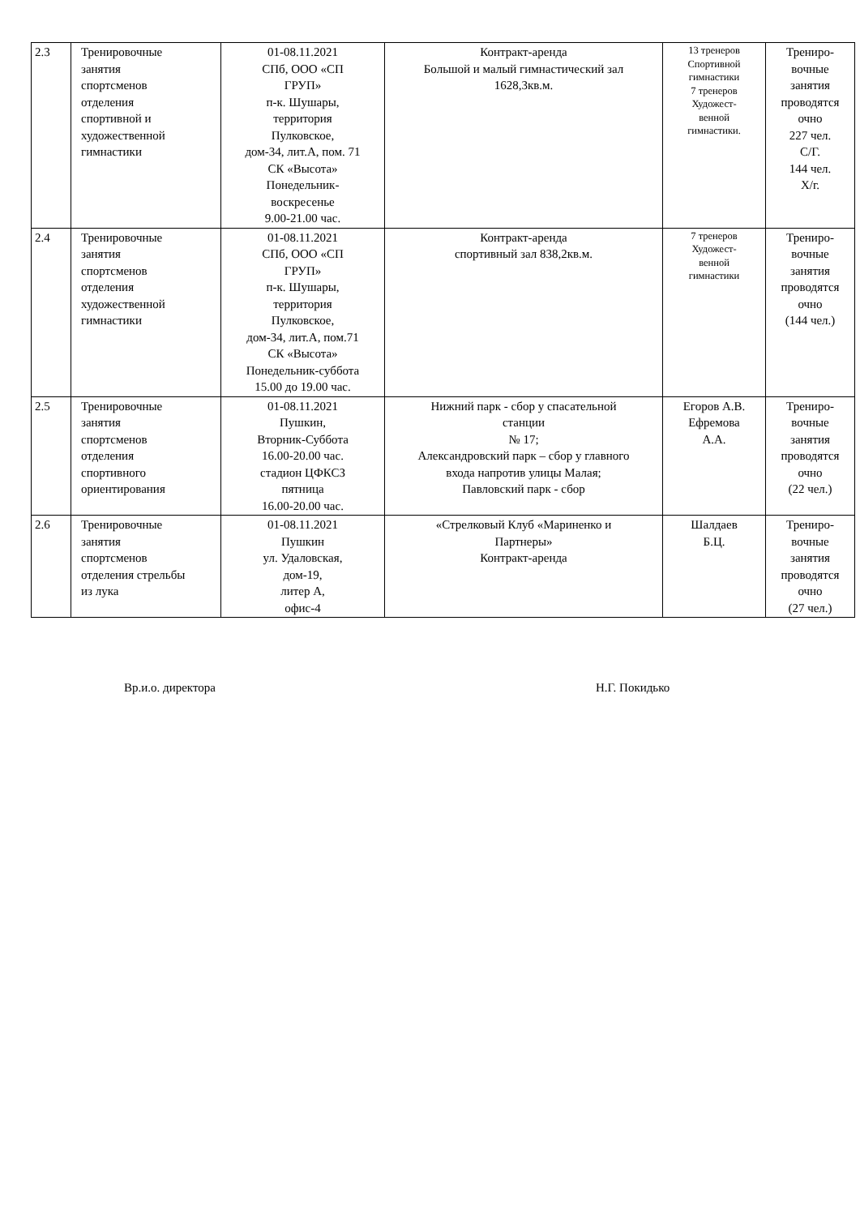| 2.3 | Тренировочные занятия спортсменов отделения спортивной и художественной гимнастики | 01-08.11.2021 СПб, ООО «СП ГРУП» п-к. Шушары, территория Пулковское, дом-34, лит.А, пом. 71 СК «Высота» Понедельник- воскресенье 9.00-21.00 час. | Контракт-аренда Большой и малый гимнастический зал 1628,3кв.м. | 13 тренеров Спортивной гимнастики 7 тренеров Художест- венной гимнастики. | Трениро- вочные занятия проводятся очно 227 чел. С/Г. 144 чел. Х/г. |
| 2.4 | Тренировочные занятия спортсменов отделения художественной гимнастики | 01-08.11.2021 СПб, ООО «СП ГРУП» п-к. Шушары, территория Пулковское, дом-34, лит.А, пом.71 СК «Высота» Понедельник-суббота 15.00 до 19.00 час. | Контракт-аренда спортивный зал 838,2кв.м. | 7 тренеров Художест- венной гимнастики | Трениро- вочные занятия проводятся очно (144 чел.) |
| 2.5 | Тренировочные занятия спортсменов отделения спортивного ориентирования | 01-08.11.2021 Пушкин, Вторник-Суббота 16.00-20.00 час. стадион ЦФКСЗ пятница 16.00-20.00 час. | Нижний парк - сбор у спасательной станции № 17; Александровский парк – сбор у главного входа напротив улицы Малая; Павловский парк - сбор | Егоров А.В. Ефремова А.А. | Трениро- вочные занятия проводятся очно (22 чел.) |
| 2.6 | Тренировочные занятия спортсменов отделения стрельбы из лука | 01-08.11.2021 Пушкин ул. Удаловская, дом-19, литер А, офис-4 | «Стрелковый Клуб «Мариненко и Партнеры» Контракт-аренда | Шалдаев Б.Ц. | Трениро- вочные занятия проводятся очно (27 чел.) |
Вр.и.о. директора Н.Г. Покидько